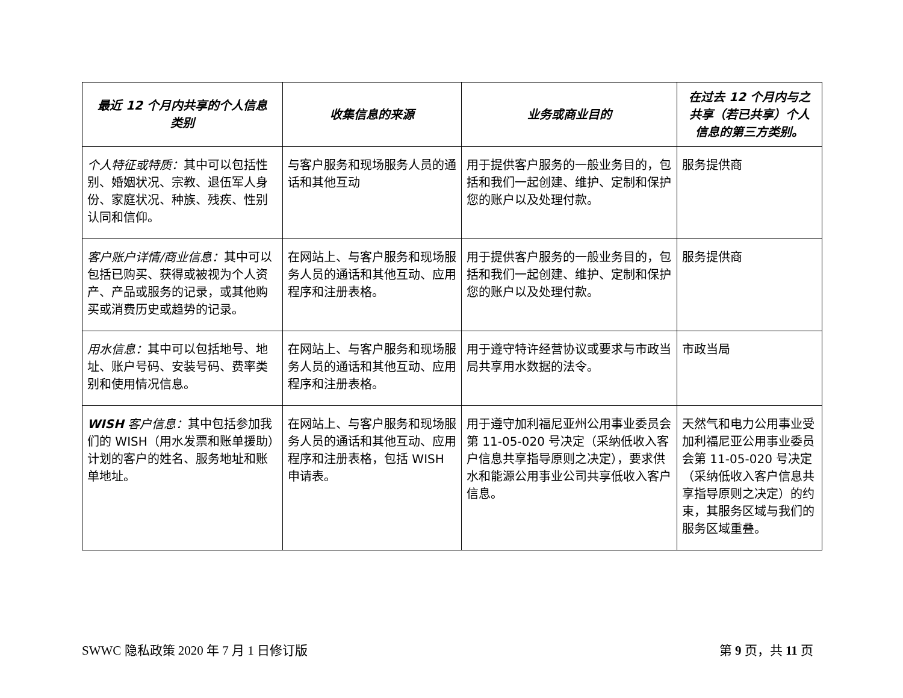| 最近 12 个月内共享的个人信息类别 | 收集信息的来源 | 业务或商业目的 | 在过去 12 个月内与之共享（若已共享）个人信息的第三方类别。 |
| --- | --- | --- | --- |
| 个人特征或特质： 其中可以包括性别、婚姻状况、宗教、退伍军人身份、家庭状况、种族、残疾、性别认同和信仰。 | 与客户服务和现场服务人员的通话和其他互动 | 用于提供客户服务的一般业务目的，包括和我们一起创建、维护、定制和保护您的账户以及处理付款。 | 服务提供商 |
| 客户账户详情/商业信息： 其中可以包括已购买、获得或被视为个人资产、产品或服务的记录，或其他购买或消费历史或趋势的记录。 | 在网站上、与客户服务和现场服务人员的通话和其他互动、应用程序和注册表格。 | 用于提供客户服务的一般业务目的，包括和我们一起创建、维护、定制和保护您的账户以及处理付款。 | 服务提供商 |
| 用水信息： 其中可以包括地号、地址、账户号码、安装号码、费率类别和使用情况信息。 | 在网站上、与客户服务和现场服务人员的通话和其他互动、应用程序和注册表格。 | 用于遵守特许经营协议或要求与市政当局共享用水数据的法令。 | 市政当局 |
| WISH 客户信息： 其中包括参加我们的 WISH（用水发票和账单援助）计划的客户的姓名、服务地址和账单地址。 | 在网站上、与客户服务和现场服务人员的通话和其他互动、应用程序和注册表格，包括 WISH 申请表。 | 用于遵守加利福尼亚州公用事业委员会第 11-05-020 号决定（采纳低收入客户信息共享指导原则之决定），要求供水和能源公用事业公司共享低收入客户信息。 | 天然气和电力公用事业受加利福尼亚公用事业委员会第 11-05-020 号决定（采纳低收入客户信息共享指导原则之决定）的约束，其服务区域与我们的服务区域重叠。 |
SWWC 隐私政策 2020 年 7 月 1 日修订版 第 9 页，共 11 页